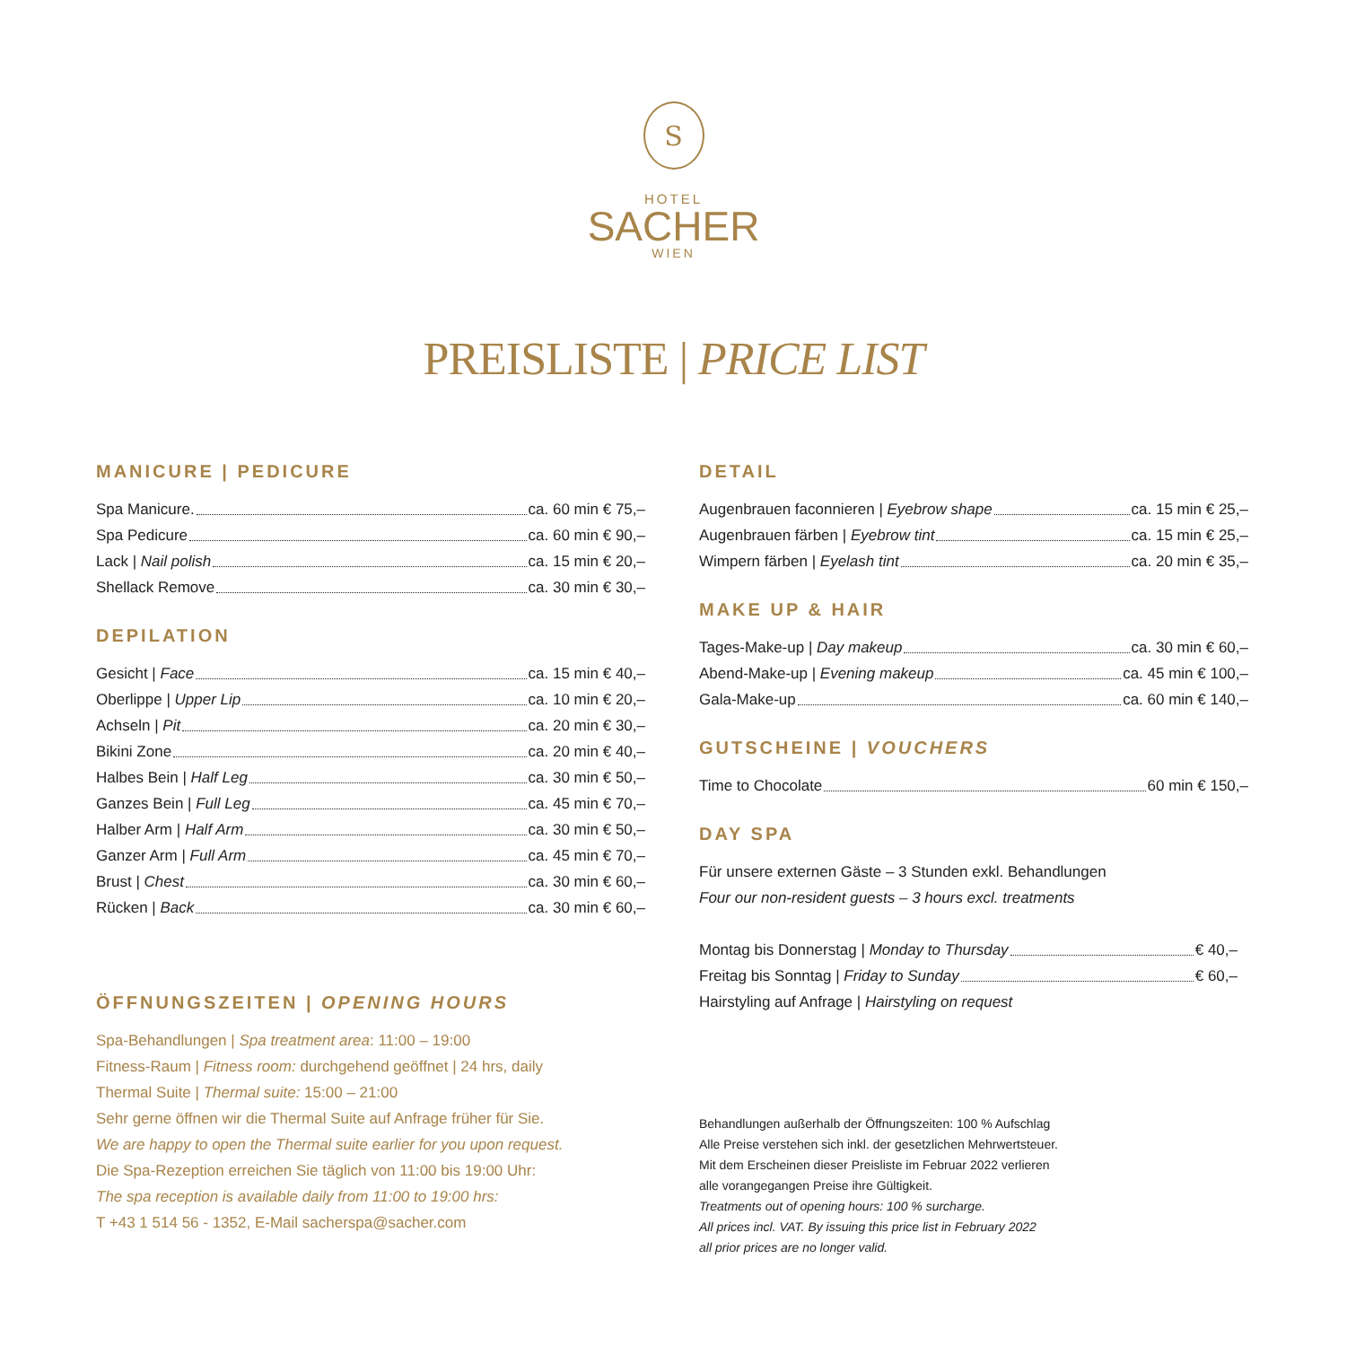S
HOTEL
SACHER
WIEN
PREISLISTE | PRICE LIST
MANICURE | PEDICURE
Spa Manicure. ca. 60 min € 75,–
Spa Pedicure ca. 60 min € 90,–
Lack | Nail polish ca. 15 min € 20,–
Shellack Remove ca. 30 min € 30,–
DEPILATION
Gesicht | Face ca. 15 min € 40,–
Oberlippe | Upper Lip ca. 10 min € 20,–
Achseln | Pit ca. 20 min € 30,–
Bikini Zone ca. 20 min € 40,–
Halbes Bein | Half Leg ca. 30 min € 50,–
Ganzes Bein | Full Leg ca. 45 min € 70,–
Halber Arm | Half Arm ca. 30 min € 50,–
Ganzer Arm | Full Arm ca. 45 min € 70,–
Brust | Chest ca. 30 min € 60,–
Rücken | Back ca. 30 min € 60,–
ÖFFNUNGSZEITEN | OPENING HOURS
Spa-Behandlungen | Spa treatment area: 11:00 – 19:00
Fitness-Raum | Fitness room: durchgehend geöffnet | 24 hrs, daily
Thermal Suite | Thermal suite: 15:00 – 21:00
Sehr gerne öffnen wir die Thermal Suite auf Anfrage früher für Sie.
We are happy to open the Thermal suite earlier for you upon request.
Die Spa-Rezeption erreichen Sie täglich von 11:00 bis 19:00 Uhr:
The spa reception is available daily from 11:00 to 19:00 hrs:
T +43 1 514 56 - 1352, E-Mail sacherspa@sacher.com
DETAIL
Augenbrauen faconnieren | Eyebrow shape ca. 15 min € 25,–
Augenbrauen färben | Eyebrow tint ca. 15 min € 25,–
Wimpern färben | Eyelash tint ca. 20 min € 35,–
MAKE UP & HAIR
Tages-Make-up | Day makeup ca. 30 min € 60,–
Abend-Make-up | Evening makeup ca. 45 min € 100,–
Gala-Make-up ca. 60 min € 140,–
GUTSCHEINE | VOUCHERS
Time to Chocolate 60 min € 150,–
DAY SPA
Für unsere externen Gäste – 3 Stunden exkl. Behandlungen
Four our non-resident guests – 3 hours excl. treatments
Montag bis Donnerstag | Monday to Thursday € 40,–
Freitag bis Sonntag | Friday to Sunday € 60,–
Hairstyling auf Anfrage | Hairstyling on request
Behandlungen außerhalb der Öffnungszeiten: 100 % Aufschlag
Alle Preise verstehen sich inkl. der gesetzlichen Mehrwertsteuer.
Mit dem Erscheinen dieser Preisliste im Februar 2022 verlieren
alle vorangegangen Preise ihre Gültigkeit.
Treatments out of opening hours: 100 % surcharge.
All prices incl. VAT. By issuing this price list in February 2022
all prior prices are no longer valid.